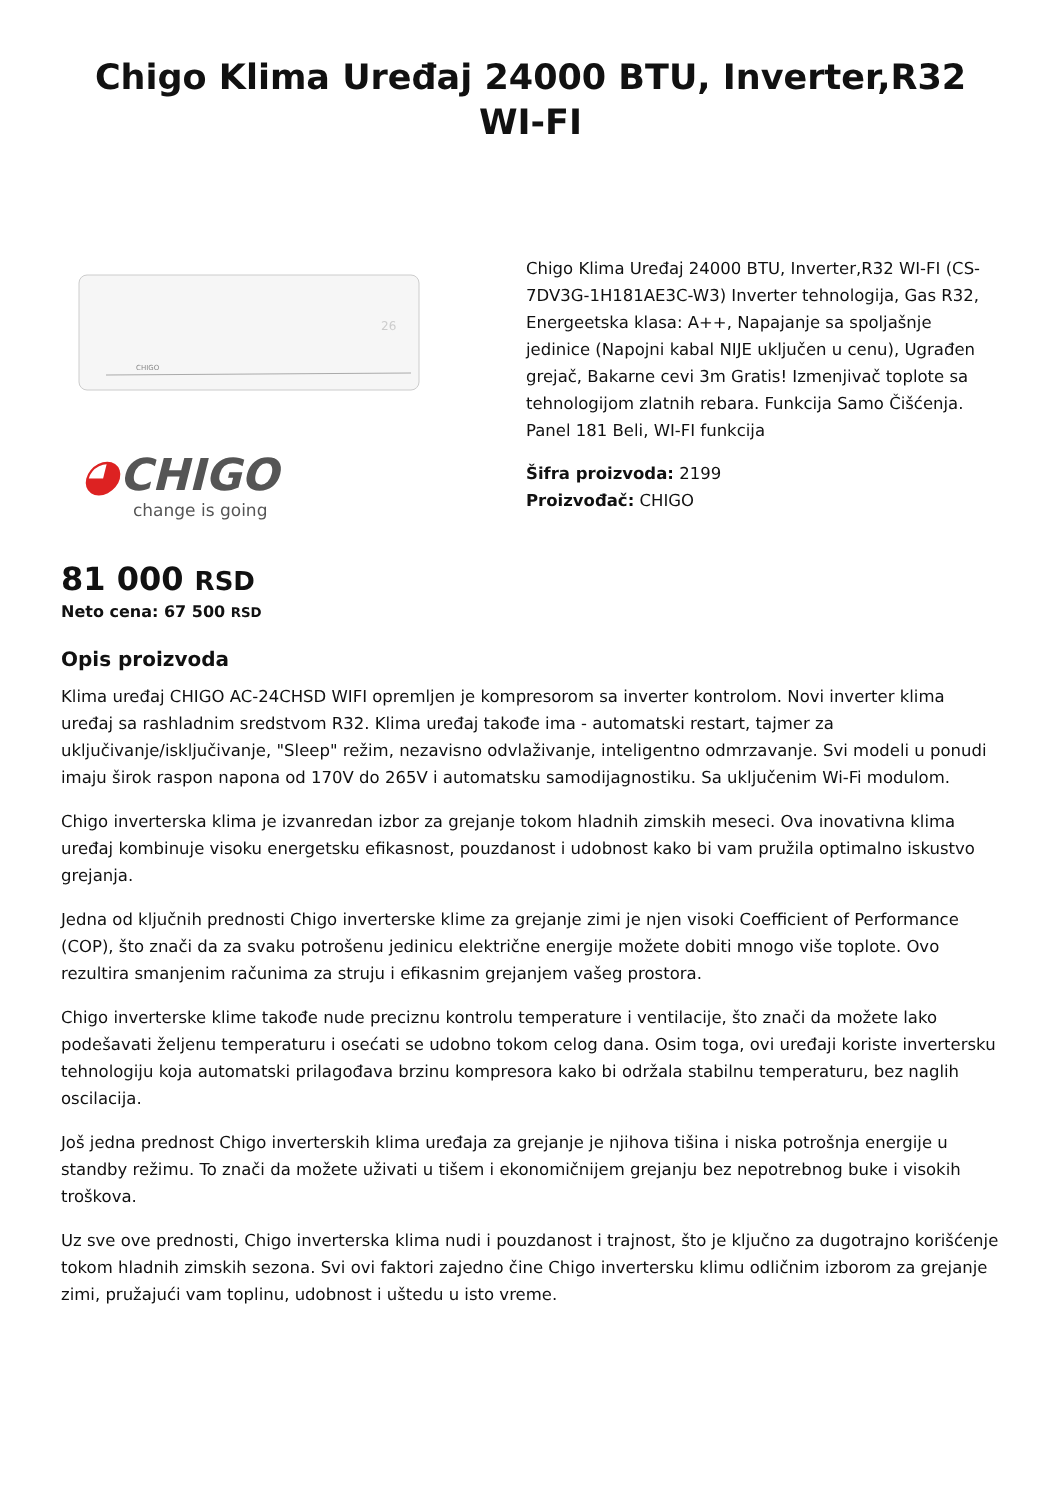Chigo Klima Uređaj 24000 BTU, Inverter,R32 WI-FI
26
CHIGO
◕CHIGO
change is going
Chigo Klima Uređaj 24000 BTU, Inverter,R32 WI-FI (CS-7DV3G-1H181AE3C-W3) Inverter tehnologija, Gas R32, Energeetska klasa: A++, Napajanje sa spoljašnje jedinice (Napojni kabal NIJE uključen u cenu), Ugrađen grejač, Bakarne cevi 3m Gratis! Izmenjivač toplote sa tehnologijom zlatnih rebara. Funkcija Samo Čišćenja. Panel 181 Beli, WI-FI funkcija
Šifra proizvoda: 2199
Proizvođač: CHIGO
81 000 RSD
Neto cena: 67 500 RSD
Opis proizvoda
Klima uređaj CHIGO AC-24CHSD WIFI opremljen je kompresorom sa inverter kontrolom. Novi inverter klima uređaj sa rashladnim sredstvom R32. Klima uređaj takođe ima - automatski restart, tajmer za uključivanje/isključivanje, "Sleep" režim, nezavisno odvlaživanje, inteligentno odmrzavanje. Svi modeli u ponudi imaju širok raspon napona od 170V do 265V i automatsku samodijagnostiku. Sa uključenim Wi-Fi modulom.
Chigo inverterska klima je izvanredan izbor za grejanje tokom hladnih zimskih meseci. Ova inovativna klima uređaj kombinuje visoku energetsku efikasnost, pouzdanost i udobnost kako bi vam pružila optimalno iskustvo grejanja.
Jedna od ključnih prednosti Chigo inverterske klime za grejanje zimi je njen visoki Coefficient of Performance (COP), što znači da za svaku potrošenu jedinicu električne energije možete dobiti mnogo više toplote. Ovo rezultira smanjenim računima za struju i efikasnim grejanjem vašeg prostora.
Chigo inverterske klime takođe nude preciznu kontrolu temperature i ventilacije, što znači da možete lako podešavati željenu temperaturu i osećati se udobno tokom celog dana. Osim toga, ovi uređaji koriste invertersku tehnologiju koja automatski prilagođava brzinu kompresora kako bi održala stabilnu temperaturu, bez naglih oscilacija.
Još jedna prednost Chigo inverterskih klima uređaja za grejanje je njihova tišina i niska potrošnja energije u standby režimu. To znači da možete uživati u tišem i ekonomičnijem grejanju bez nepotrebnog buke i visokih troškova.
Uz sve ove prednosti, Chigo inverterska klima nudi i pouzdanost i trajnost, što je ključno za dugotrajno korišćenje tokom hladnih zimskih sezona. Svi ovi faktori zajedno čine Chigo invertersku klimu odličnim izborom za grejanje zimi, pružajući vam toplinu, udobnost i uštedu u isto vreme.